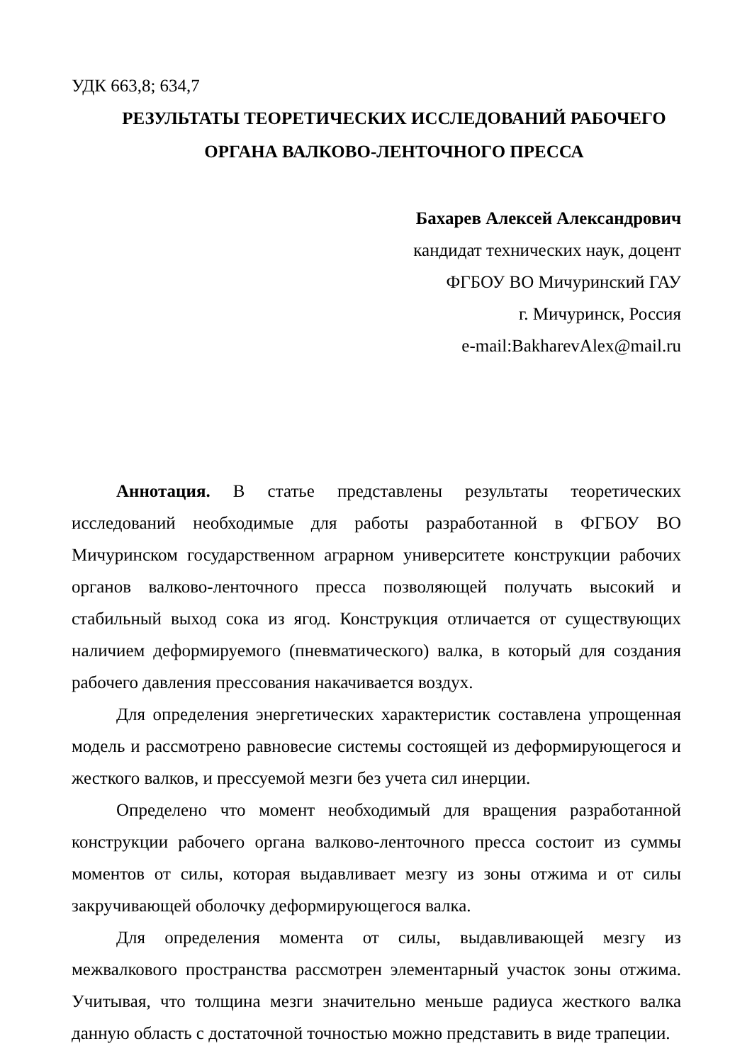УДК 663,8; 634,7
РЕЗУЛЬТАТЫ ТЕОРЕТИЧЕСКИХ ИССЛЕДОВАНИЙ РАБОЧЕГО
ОРГАНА ВАЛКОВО-ЛЕНТОЧНОГО ПРЕССА
Бахарев Алексей Александрович
кандидат технических наук, доцент
ФГБОУ ВО Мичуринский ГАУ
г. Мичуринск, Россия
e-mail:BakharevAlex@mail.ru
Аннотация. В статье представлены результаты теоретических исследований необходимые для работы разработанной в ФГБОУ ВО Мичуринском государственном аграрном университете конструкции рабочих органов валково-ленточного пресса позволяющей получать высокий и стабильный выход сока из ягод. Конструкция отличается от существующих наличием деформируемого (пневматического) валка, в который для создания рабочего давления прессования накачивается воздух.
Для определения энергетических характеристик составлена упрощенная модель и рассмотрено равновесие системы состоящей из деформирующегося и жесткого валков, и прессуемой мезги без учета сил инерции.
Определено что момент необходимый для вращения разработанной конструкции рабочего органа валково-ленточного пресса состоит из суммы моментов от силы, которая выдавливает мезгу из зоны отжима и от силы закручивающей оболочку деформирующегося валка.
Для определения момента от силы, выдавливающей мезгу из межвалкового пространства рассмотрен элементарный участок зоны отжима. Учитывая, что толщина мезги значительно меньше радиуса жесткого валка данную область с достаточной точностью можно представить в виде трапеции.